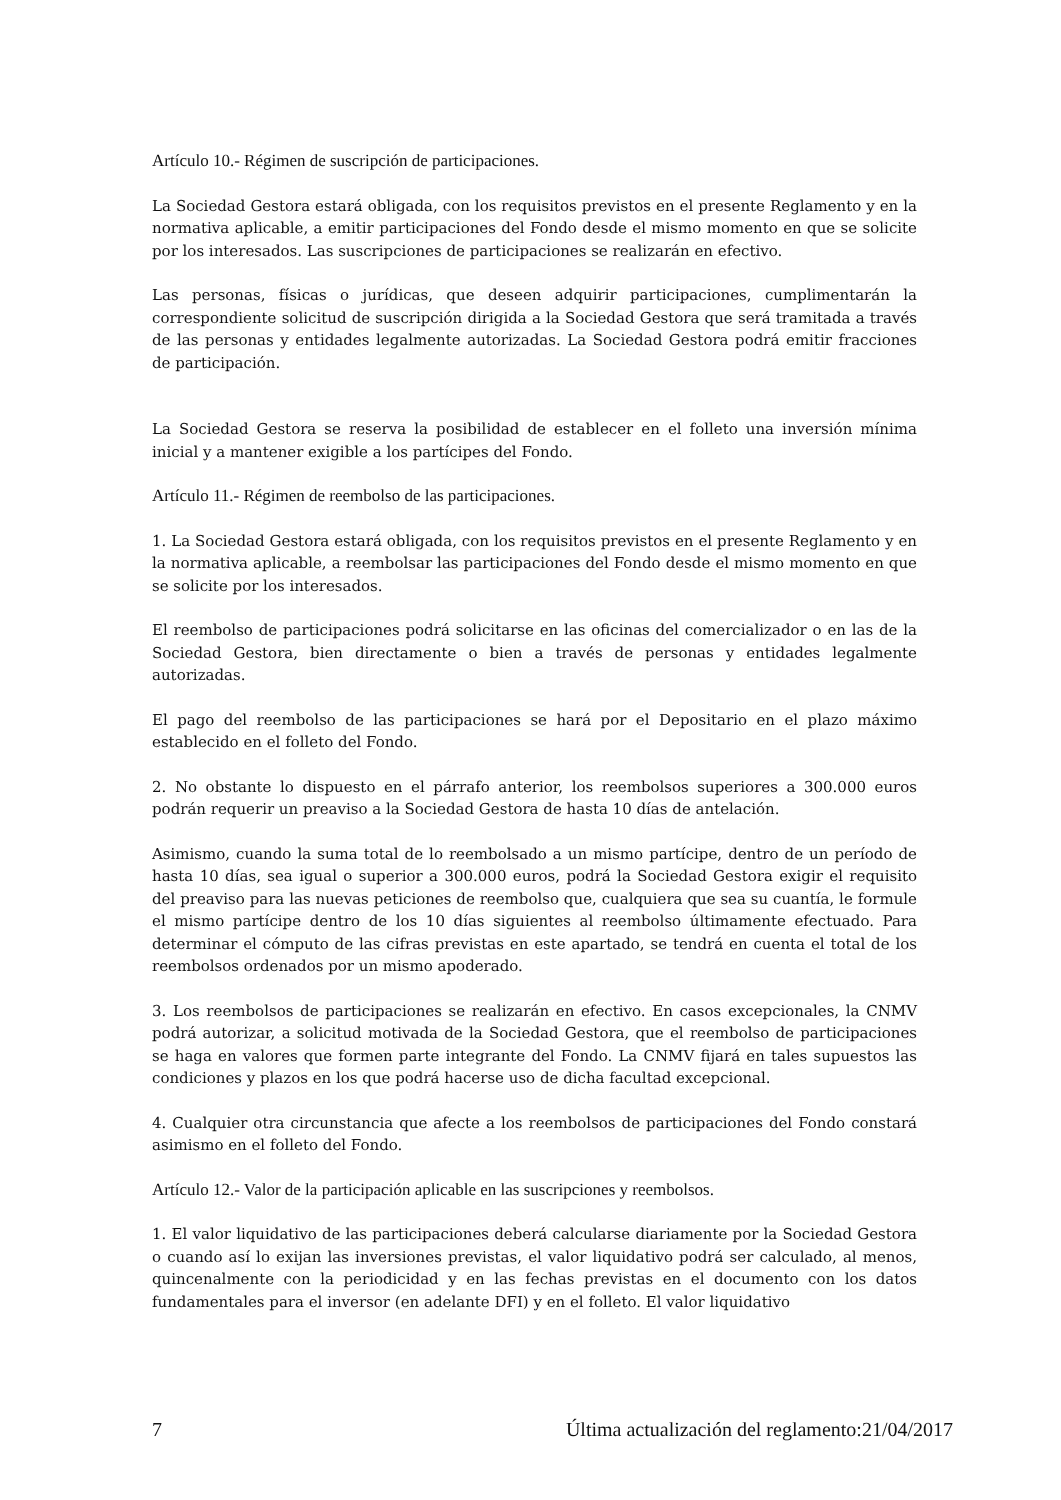Artículo 10.- Régimen de suscripción de participaciones.
La Sociedad Gestora estará obligada, con los requisitos previstos en el presente Reglamento y en la normativa aplicable, a emitir participaciones del Fondo desde el mismo momento en que se solicite por los interesados. Las suscripciones de participaciones se realizarán en efectivo.
Las personas, físicas o jurídicas, que deseen adquirir participaciones, cumplimentarán la correspondiente solicitud de suscripción dirigida a la Sociedad Gestora que será tramitada a través de las personas y entidades legalmente autorizadas. La Sociedad Gestora podrá emitir fracciones de participación.
La Sociedad Gestora se reserva la posibilidad de establecer en el folleto una inversión mínima inicial y a mantener exigible a los partícipes del Fondo.
Artículo 11.- Régimen de reembolso de las participaciones.
1. La Sociedad Gestora estará obligada, con los requisitos previstos en el presente Reglamento y en la normativa aplicable, a reembolsar las participaciones del Fondo desde el mismo momento en que se solicite por los interesados.
El reembolso de participaciones podrá solicitarse en las oficinas del comercializador o en las de la Sociedad Gestora, bien directamente o bien a través de personas y entidades legalmente autorizadas.
El pago del reembolso de las participaciones se hará por el Depositario en el plazo máximo establecido en el folleto del Fondo.
2. No obstante lo dispuesto en el párrafo anterior, los reembolsos superiores a 300.000 euros podrán requerir un preaviso a la Sociedad Gestora de hasta 10 días de antelación.
Asimismo, cuando la suma total de lo reembolsado a un mismo partícipe, dentro de un período de hasta 10 días, sea igual o superior a 300.000 euros, podrá la Sociedad Gestora exigir el requisito del preaviso para las nuevas peticiones de reembolso que, cualquiera que sea su cuantía, le formule el mismo partícipe dentro de los 10 días siguientes al reembolso últimamente efectuado. Para determinar el cómputo de las cifras previstas en este apartado, se tendrá en cuenta el total de los reembolsos ordenados por un mismo apoderado.
3. Los reembolsos de participaciones se realizarán en efectivo. En casos excepcionales, la CNMV podrá autorizar, a solicitud motivada de la Sociedad Gestora, que el reembolso de participaciones se haga en valores que formen parte integrante del Fondo. La CNMV fijará en tales supuestos las condiciones y plazos en los que podrá hacerse uso de dicha facultad excepcional.
4. Cualquier otra circunstancia que afecte a los reembolsos de participaciones del Fondo constará asimismo en el folleto del Fondo.
Artículo 12.- Valor de la participación aplicable en las suscripciones y reembolsos.
1. El valor liquidativo de las participaciones deberá calcularse diariamente por la Sociedad Gestora o cuando así lo exijan las inversiones previstas, el valor liquidativo podrá ser calculado, al menos, quincenalmente con la periodicidad y en las fechas previstas en el documento con los datos fundamentales para el inversor (en adelante DFI) y en el folleto. El valor liquidativo
7 Última actualización del reglamento:21/04/2017